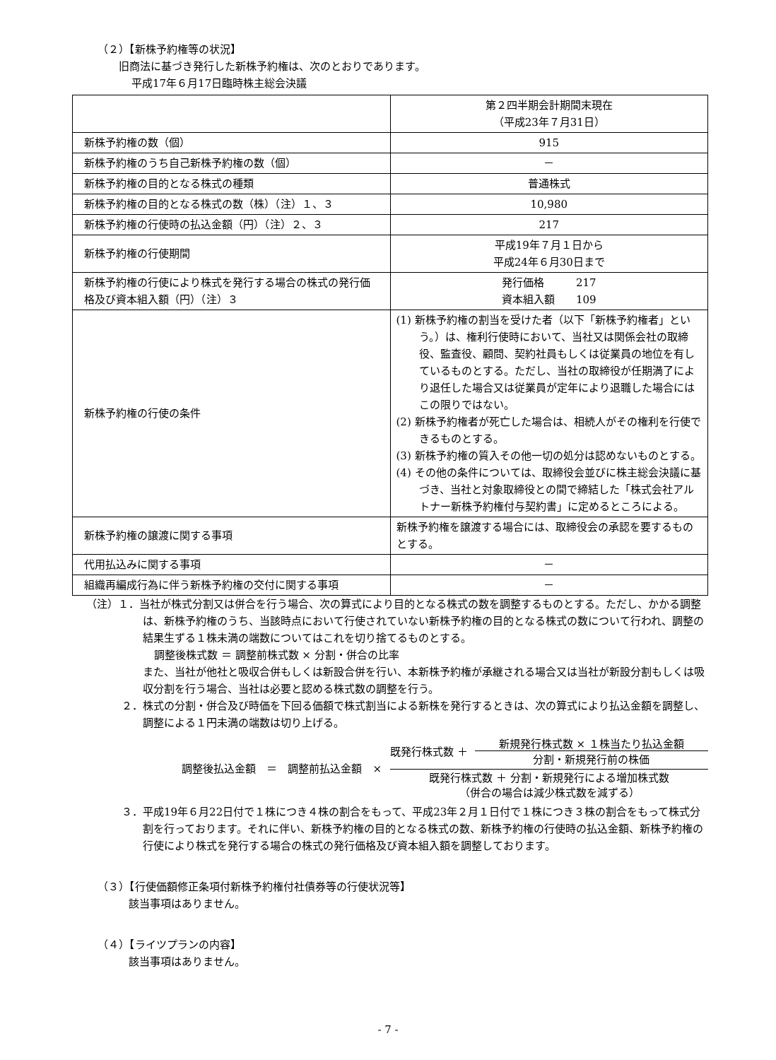（２）【新株予約権等の状況】
旧商法に基づき発行した新株予約権は、次のとおりであります。
平成17年６月17日臨時株主総会決議
| | 第２四半期会計期間末現在 （平成23年７月31日） |
| 新株予約権の数（個） | 915 |
| 新株予約権のうち自己新株予約権の数（個） | － |
| 新株予約権の目的となる株式の種類 | 普通株式 |
| 新株予約権の目的となる株式の数（株）（注）１、３ | 10,980 |
| 新株予約権の行使時の払込金額（円）（注）２、３ | 217 |
| 新株予約権の行使期間 | 平成19年７月１日から 平成24年６月30日まで |
| 新株予約権の行使により株式を発行する場合の株式の発行価格及び資本組入額（円）（注）３ | 発行価格 217 資本組入額 109 |
| 新株予約権の行使の条件 | (1) 新株予約権の割当を受けた者（以下「新株予約権者」という。）は、権利行使時において、当社又は関係会社の取締役、監査役、顧問、契約社員もしくは従業員の地位を有しているものとする。ただし、当社の取締役が任期満了により退任した場合又は従業員が定年により退職した場合にはこの限りではない。 (2) 新株予約権者が死亡した場合は、相続人がその権利を行使できるものとする。 (3) 新株予約権の質入その他一切の処分は認めないものとする。 (4) その他の条件については、取締役会並びに株主総会決議に基づき、当社と対象取締役との間で締結した「株式会社アルトナー新株予約権付与契約書」に定めるところによる。 |
| 新株予約権の譲渡に関する事項 | 新株予約権を譲渡する場合には、取締役会の承認を要するものとする。 |
| 代用払込みに関する事項 | － |
| 組織再編成行為に伴う新株予約権の交付に関する事項 | － |
（注）１．当社が株式分割又は併合を行う場合、次の算式により目的となる株式の数を調整するものとする。ただし、かかる調整は、新株予約権のうち、当該時点において行使されていない新株予約権の目的となる株式の数について行われ、調整の結果生ずる１株未満の端数についてはこれを切り捨てるものとする。
調整後株式数 ＝ 調整前株式数 × 分割・併合の比率
また、当社が他社と吸収合併もしくは新設合併を行い、本新株予約権が承継される場合又は当社が新設分割もしくは吸収分割を行う場合、当社は必要と認める株式数の調整を行う。
２．株式の分割・併合及び時価を下回る価額で株式割当による新株を発行するときは、次の算式により払込金額を調整し、調整による１円未満の端数は切り上げる。
調整後払込金額　＝　調整前払込金額　×
既発行株式数 ＋
新規発行株式数 × １株当たり払込金額
分割・新規発行前の株価
既発行株式数 ＋ 分割・新規発行による増加株式数
（併合の場合は減少株式数を減ずる）
３．平成19年６月22日付で１株につき４株の割合をもって、平成23年２月１日付で１株につき３株の割合をもって株式分割を行っております。それに伴い、新株予約権の目的となる株式の数、新株予約権の行使時の払込金額、新株予約権の行使により株式を発行する場合の株式の発行価格及び資本組入額を調整しております。
（３）【行使価額修正条項付新株予約権付社債券等の行使状況等】
該当事項はありません。
（４）【ライツプランの内容】
該当事項はありません。
- 7 -